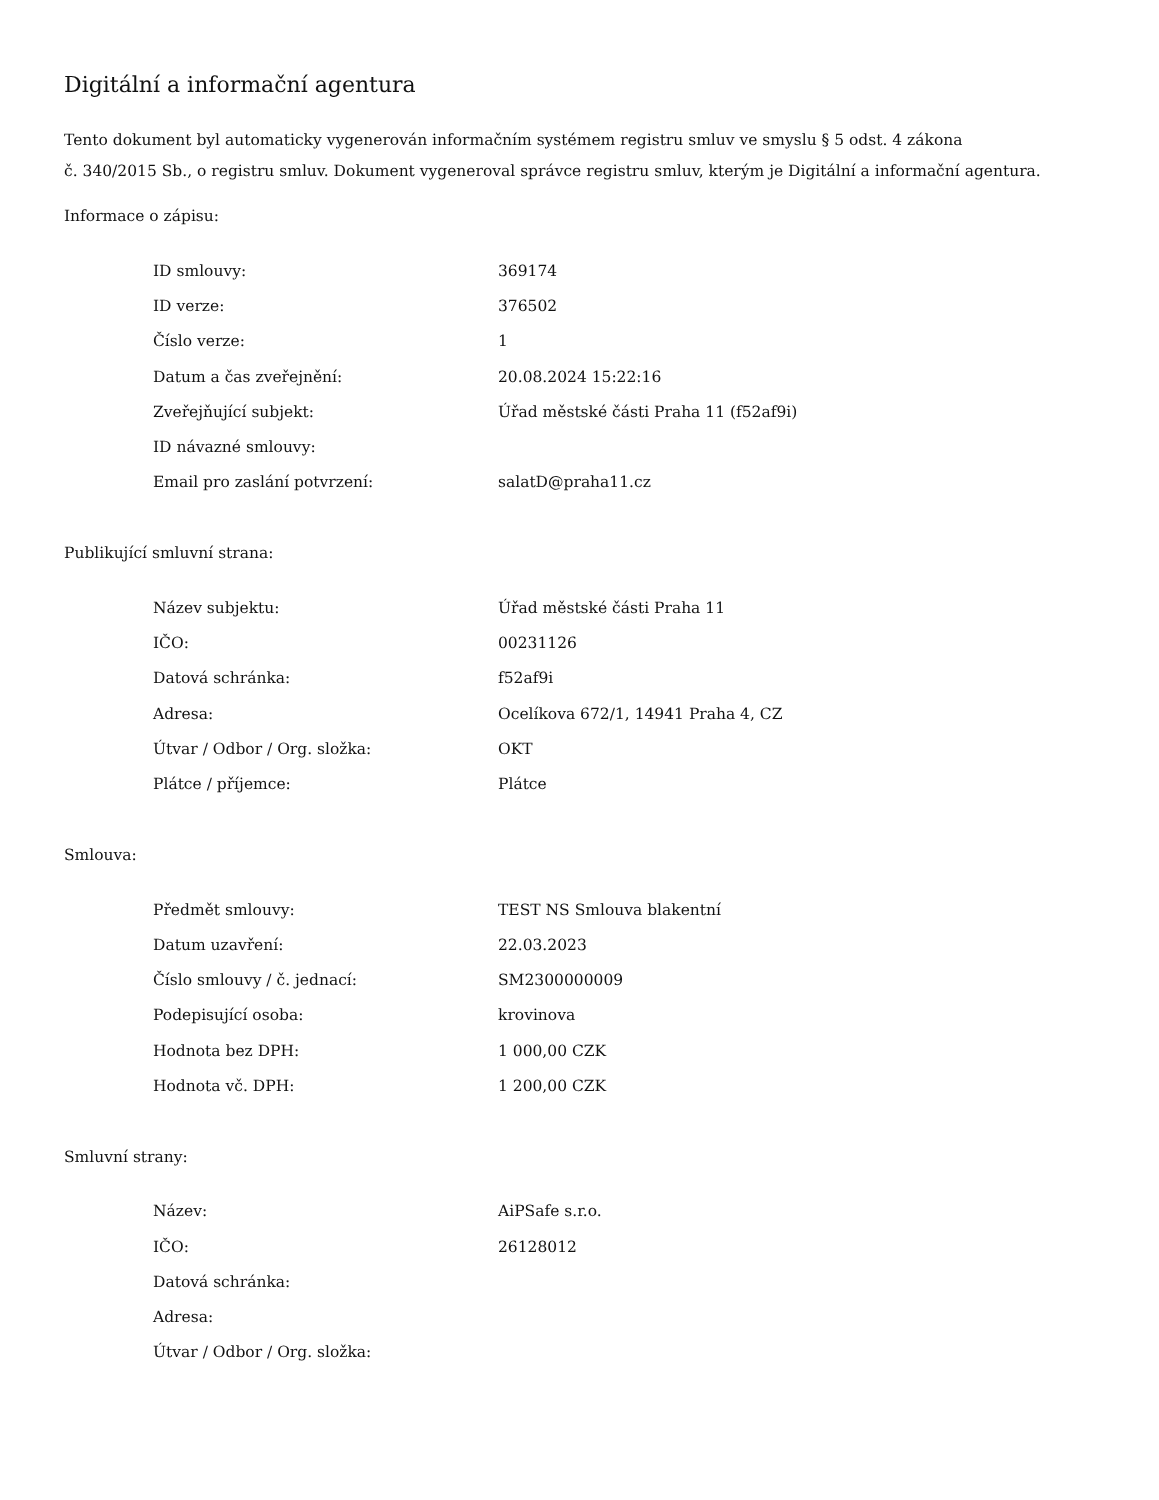Digitální a informační agentura
Tento dokument byl automaticky vygenerován informačním systémem registru smluv ve smyslu § 5 odst. 4 zákona
č. 340/2015 Sb., o registru smluv. Dokument vygeneroval správce registru smluv, kterým je Digitální a informační agentura.
Informace o zápisu:
| ID smlouvy: | 369174 |
| ID verze: | 376502 |
| Číslo verze: | 1 |
| Datum a čas zveřejnění: | 20.08.2024 15:22:16 |
| Zveřejňující subjekt: | Úřad městské části Praha 11 (f52af9i) |
| ID návazné smlouvy: | |
| Email pro zaslání potvrzení: | salatD@praha11.cz |
Publikující smluvní strana:
| Název subjektu: | Úřad městské části Praha 11 |
| IČO: | 00231126 |
| Datová schránka: | f52af9i |
| Adresa: | Ocelíkova 672/1, 14941 Praha 4, CZ |
| Útvar / Odbor / Org. složka: | OKT |
| Plátce / příjemce: | Plátce |
Smlouva:
| Předmět smlouvy: | TEST NS Smlouva blakentní |
| Datum uzavření: | 22.03.2023 |
| Číslo smlouvy / č. jednací: | SM2300000009 |
| Podepisující osoba: | krovinova |
| Hodnota bez DPH: | 1 000,00 CZK |
| Hodnota vč. DPH: | 1 200,00 CZK |
Smluvní strany:
| Název: | AiPSafe s.r.o. |
| IČO: | 26128012 |
| Datová schránka: | |
| Adresa: | |
| Útvar / Odbor / Org. složka: | |